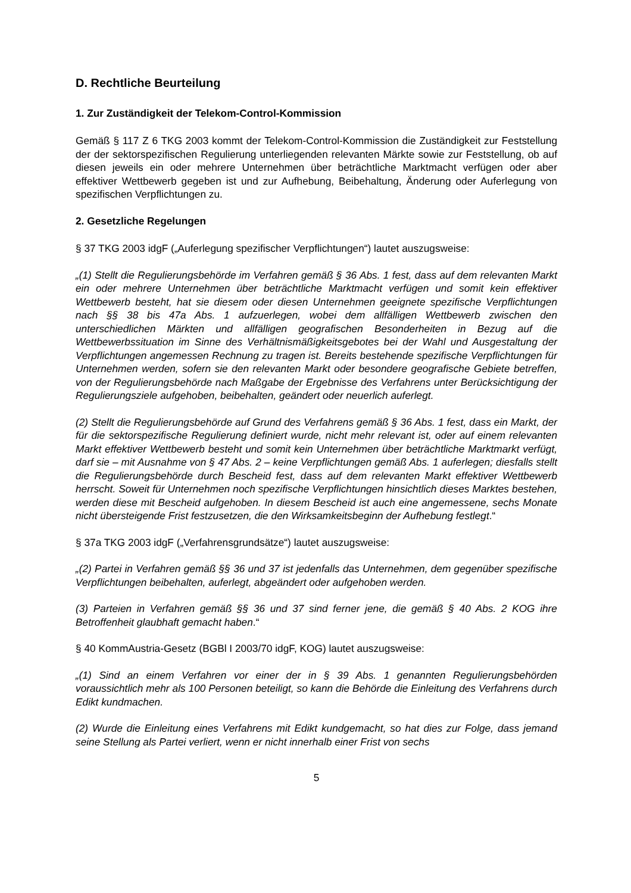D. Rechtliche Beurteilung
1. Zur Zuständigkeit der Telekom-Control-Kommission
Gemäß § 117 Z 6 TKG 2003 kommt der Telekom-Control-Kommission die Zuständigkeit zur Feststellung der der sektorspezifischen Regulierung unterliegenden relevanten Märkte sowie zur Feststellung, ob auf diesen jeweils ein oder mehrere Unternehmen über beträchtliche Marktmacht verfügen oder aber effektiver Wettbewerb gegeben ist und zur Aufhebung, Beibehaltung, Änderung oder Auferlegung von spezifischen Verpflichtungen zu.
2. Gesetzliche Regelungen
§ 37 TKG 2003 idgF („Auferlegung spezifischer Verpflichtungen“) lautet auszugsweise:
„(1) Stellt die Regulierungsbehörde im Verfahren gemäß § 36 Abs. 1 fest, dass auf dem relevanten Markt ein oder mehrere Unternehmen über beträchtliche Marktmacht verfügen und somit kein effektiver Wettbewerb besteht, hat sie diesem oder diesen Unternehmen geeignete spezifische Verpflichtungen nach §§ 38 bis 47a Abs. 1 aufzuerlegen, wobei dem allfälligen Wettbewerb zwischen den unterschiedlichen Märkten und allfälligen geografischen Besonderheiten in Bezug auf die Wettbewerbssituation im Sinne des Verhältnismäßigkeitsgebotes bei der Wahl und Ausgestaltung der Verpflichtungen angemessen Rechnung zu tragen ist. Bereits bestehende spezifische Verpflichtungen für Unternehmen werden, sofern sie den relevanten Markt oder besondere geografische Gebiete betreffen, von der Regulierungsbehörde nach Maßgabe der Ergebnisse des Verfahrens unter Berücksichtigung der Regulierungsziele aufgehoben, beibehalten, geändert oder neuerlich auferlegt.
(2) Stellt die Regulierungsbehörde auf Grund des Verfahrens gemäß § 36 Abs. 1 fest, dass ein Markt, der für die sektorspezifische Regulierung definiert wurde, nicht mehr relevant ist, oder auf einem relevanten Markt effektiver Wettbewerb besteht und somit kein Unternehmen über beträchtliche Marktmarkt verfügt, darf sie – mit Ausnahme von § 47 Abs. 2 – keine Verpflichtungen gemäß Abs. 1 auferlegen; diesfalls stellt die Regulierungsbehörde durch Bescheid fest, dass auf dem relevanten Markt effektiver Wettbewerb herrscht. Soweit für Unternehmen noch spezifische Verpflichtungen hinsichtlich dieses Marktes bestehen, werden diese mit Bescheid aufgehoben. In diesem Bescheid ist auch eine angemessene, sechs Monate nicht übersteigende Frist festzusetzen, die den Wirksamkeitsbeginn der Aufhebung festlegt.“
§ 37a TKG 2003 idgF („Verfahrensgrundsätze“) lautet auszugsweise:
„(2) Partei in Verfahren gemäß §§ 36 und 37 ist jedenfalls das Unternehmen, dem gegenüber spezifische Verpflichtungen beibehalten, auferlegt, abgeändert oder aufgehoben werden.
(3) Parteien in Verfahren gemäß §§ 36 und 37 sind ferner jene, die gemäß § 40 Abs. 2 KOG ihre Betroffenheit glaubhaft gemacht haben.“
§ 40 KommAustria-Gesetz (BGBl I 2003/70 idgF, KOG) lautet auszugsweise:
„(1) Sind an einem Verfahren vor einer der in § 39 Abs. 1 genannten Regulierungsbehörden voraussichtlich mehr als 100 Personen beteiligt, so kann die Behörde die Einleitung des Verfahrens durch Edikt kundmachen.
(2) Wurde die Einleitung eines Verfahrens mit Edikt kundgemacht, so hat dies zur Folge, dass jemand seine Stellung als Partei verliert, wenn er nicht innerhalb einer Frist von sechs
5